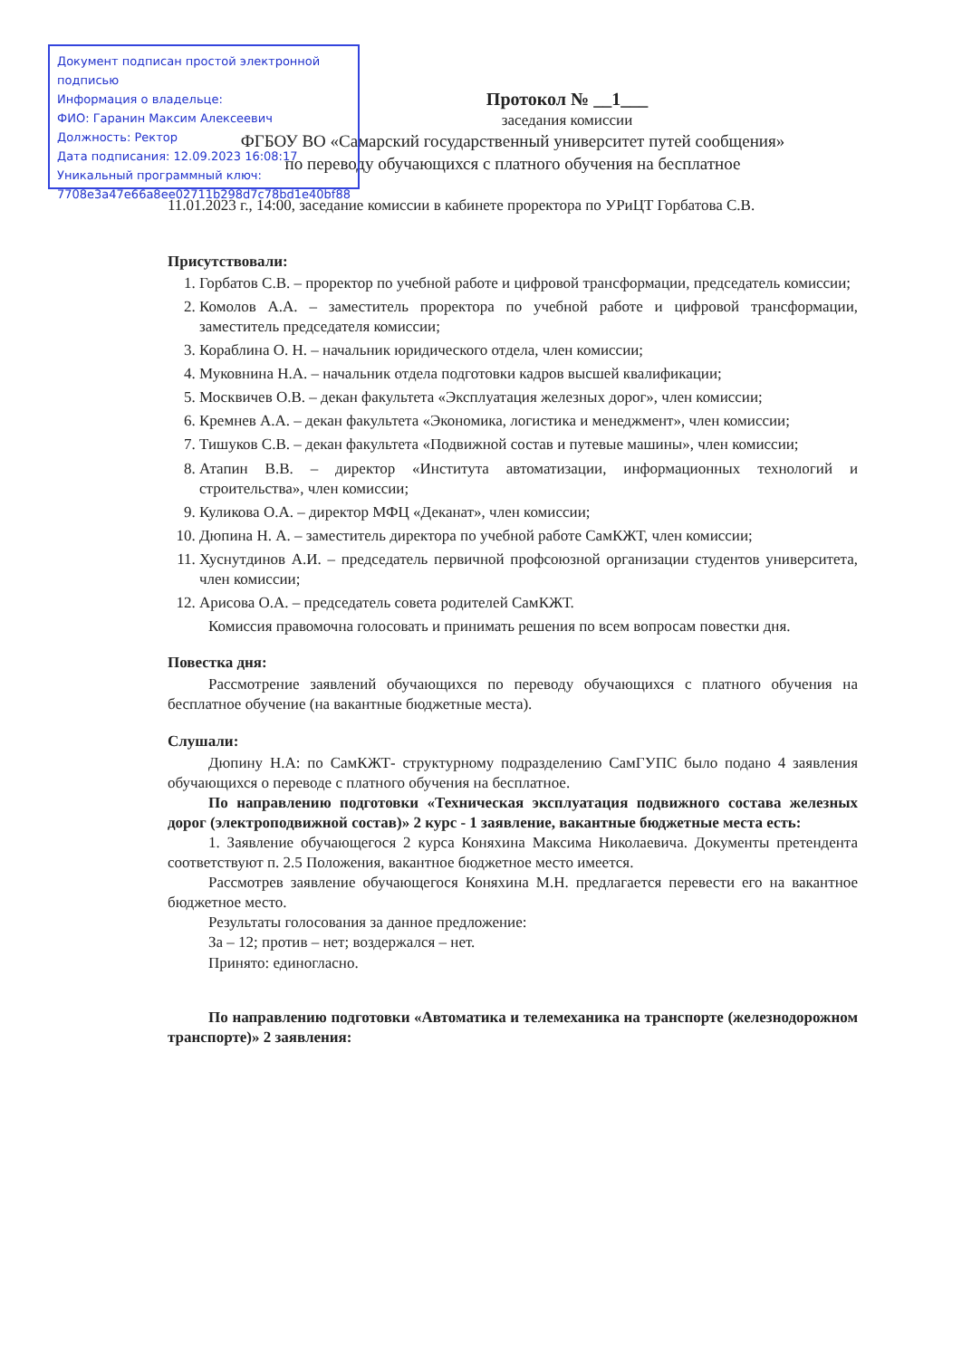Документ подписан простой электронной подписью
Информация о владельце:
ФИО: Гаранин Максим Алексеевич
Должность: Ректор
Дата подписания: 12.09.2023 16:08:17
Уникальный программный ключ:
7708e3a47e66a8ee02711b298d7c78bd1e40bf88
Протокол № __1___
заседания комиссии
ФГБОУ ВО «Самарский государственный университет путей сообщения»
по переводу обучающихся с платного обучения на бесплатное
11.01.2023 г., 14:00, заседание комиссии в кабинете проректора по УРиЦТ Горбатова С.В.
Присутствовали:
1. Горбатов С.В. – проректор по учебной работе и цифровой трансформации, председатель комиссии;
2. Комолов А.А. – заместитель проректора по учебной работе и цифровой трансформации, заместитель председателя комиссии;
3. Кораблина О. Н. – начальник юридического отдела, член комиссии;
4. Муковнина Н.А. – начальник отдела подготовки кадров высшей квалификации;
5. Москвичев О.В. – декан факультета «Эксплуатация железных дорог», член комиссии;
6. Кремнев А.А. – декан факультета «Экономика, логистика и менеджмент», член комиссии;
7. Тишуков С.В. – декан факультета «Подвижной состав и путевые машины», член комиссии;
8. Атапин В.В. – директор «Института автоматизации, информационных технологий и строительства», член комиссии;
9. Куликова О.А. – директор МФЦ «Деканат», член комиссии;
10. Дюпина Н. А. – заместитель директора по учебной работе СамКЖТ, член комиссии;
11. Хуснутдинов А.И. – председатель первичной профсоюзной организации студентов университета, член комиссии;
12. Арисова О.А. – председатель совета родителей СамКЖТ.
Комиссия правомочна голосовать и принимать решения по всем вопросам повестки дня.
Повестка дня:
Рассмотрение заявлений обучающихся по переводу обучающихся с платного обучения на бесплатное обучение (на вакантные бюджетные места).
Слушали:
Дюпину Н.А: по СамКЖТ- структурному подразделению СамГУПС было подано 4 заявления обучающихся о переводе с платного обучения на бесплатное.
По направлению подготовки «Техническая эксплуатация подвижного состава железных дорог (электроподвижной состав)» 2 курс - 1 заявление, вакантные бюджетные места есть:
1. Заявление обучающегося 2 курса Коняхина Максима Николаевича. Документы претендента соответствуют п. 2.5 Положения, вакантное бюджетное место имеется.
Рассмотрев заявление обучающегося Коняхина М.Н. предлагается перевести его на вакантное бюджетное место.
Результаты голосования за данное предложение:
За – 12; против – нет; воздержался – нет.
Принято: единогласно.
По направлению подготовки «Автоматика и телемеханика на транспорте (железнодорожном транспорте)» 2 заявления: